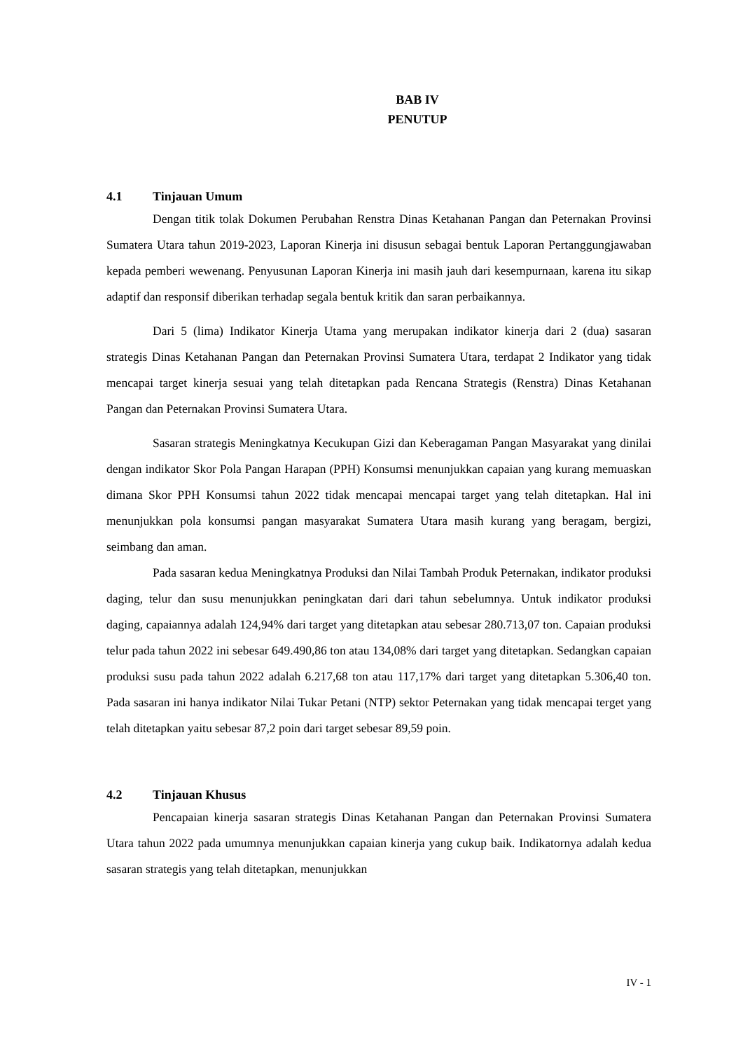BAB IV
PENUTUP
4.1 Tinjauan Umum
Dengan titik tolak Dokumen Perubahan Renstra Dinas Ketahanan Pangan dan Peternakan Provinsi Sumatera Utara tahun 2019-2023, Laporan Kinerja ini disusun sebagai bentuk Laporan Pertanggungjawaban kepada pemberi wewenang. Penyusunan Laporan Kinerja ini masih jauh dari kesempurnaan, karena itu sikap adaptif dan responsif diberikan terhadap segala bentuk kritik dan saran perbaikannya.
Dari 5 (lima) Indikator Kinerja Utama yang merupakan indikator kinerja dari 2 (dua) sasaran strategis Dinas Ketahanan Pangan dan Peternakan Provinsi Sumatera Utara, terdapat 2 Indikator yang tidak mencapai target kinerja sesuai yang telah ditetapkan pada Rencana Strategis (Renstra) Dinas Ketahanan Pangan dan Peternakan Provinsi Sumatera Utara.
Sasaran strategis Meningkatnya Kecukupan Gizi dan Keberagaman Pangan Masyarakat yang dinilai dengan indikator Skor Pola Pangan Harapan (PPH) Konsumsi menunjukkan capaian yang kurang memuaskan dimana Skor PPH Konsumsi tahun 2022 tidak mencapai mencapai target yang telah ditetapkan. Hal ini menunjukkan pola konsumsi pangan masyarakat Sumatera Utara masih kurang yang beragam, bergizi, seimbang dan aman.
Pada sasaran kedua Meningkatnya Produksi dan Nilai Tambah Produk Peternakan, indikator produksi daging, telur dan susu menunjukkan peningkatan dari dari tahun sebelumnya. Untuk indikator produksi daging, capaiannya adalah 124,94% dari target yang ditetapkan atau sebesar 280.713,07 ton. Capaian produksi telur pada tahun 2022 ini sebesar 649.490,86 ton atau 134,08% dari target yang ditetapkan. Sedangkan capaian produksi susu pada tahun 2022 adalah 6.217,68 ton atau 117,17% dari target yang ditetapkan 5.306,40 ton. Pada sasaran ini hanya indikator Nilai Tukar Petani (NTP) sektor Peternakan yang tidak mencapai terget yang telah ditetapkan yaitu sebesar 87,2 poin dari target sebesar 89,59 poin.
4.2 Tinjauan Khusus
Pencapaian kinerja sasaran strategis Dinas Ketahanan Pangan dan Peternakan Provinsi Sumatera Utara tahun 2022 pada umumnya menunjukkan capaian kinerja yang cukup baik. Indikatornya adalah kedua sasaran strategis yang telah ditetapkan, menunjukkan
IV - 1